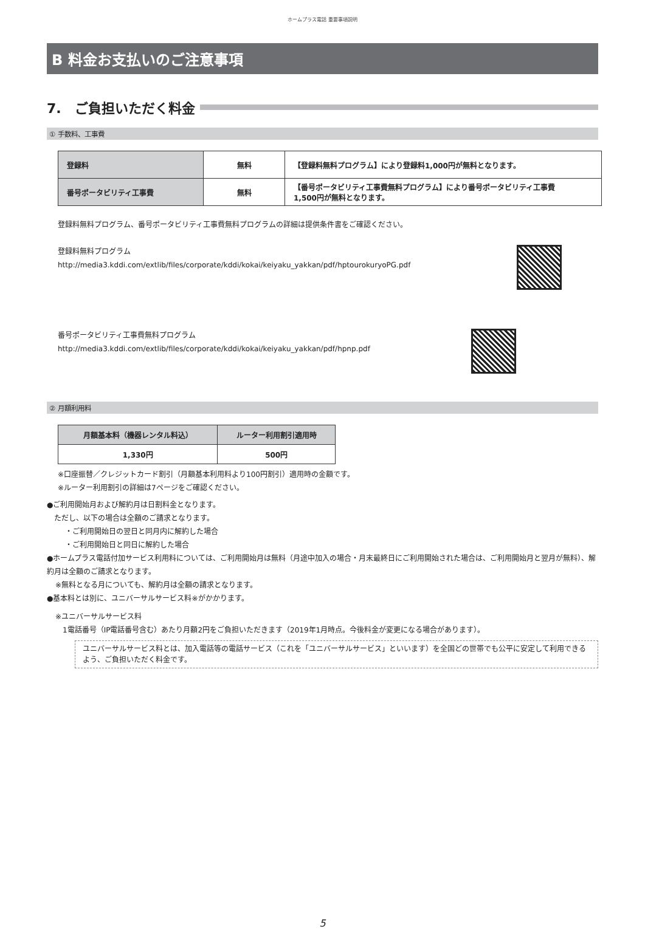ホームプラス電話 重要事項説明
B 料金お支払いのご注意事項
7.　ご負担いただく料金
① 手数料、工事費
| 登録料 | 無料 | 【登録料無料プログラム】により登録料1,000円が無料となります。 |
| 番号ポータビリティ工事費 | 無料 | 【番号ポータビリティ工事費無料プログラム】により番号ポータビリティ工事費 1,500円が無料となります。 |
登録料無料プログラム、番号ポータビリティ工事費無料プログラムの詳細は提供条件書をご確認ください。
登録料無料プログラム
http://media3.kddi.com/extlib/files/corporate/kddi/kokai/keiyaku_yakkan/pdf/hptourokuryoPG.pdf
番号ポータビリティ工事費無料プログラム
http://media3.kddi.com/extlib/files/corporate/kddi/kokai/keiyaku_yakkan/pdf/hpnp.pdf
② 月額利用料
| 月額基本料（機器レンタル料込） | ルーター利用割引適用時 |
| --- | --- |
| 1,330円 | 500円 |
※口座振替／クレジットカード割引（月額基本利用料より100円割引）適用時の金額です。
※ルーター利用割引の詳細は7ページをご確認ください。
●ご利用開始月および解約月は日割料金となります。
ただし、以下の場合は全額のご請求となります。
・ご利用開始日の翌日と同月内に解約した場合
・ご利用開始日と同日に解約した場合
●ホームプラス電話付加サービス利用料については、ご利用開始月は無料（月途中加入の場合・月末最終日にご利用開始された場合は、ご利用開始月と翌月が無料）、解約月は全額のご請求となります。
※無料となる月についても、解約月は全額の請求となります。
●基本料とは別に、ユニバーサルサービス料※がかかります。
※ユニバーサルサービス料
1電話番号（IP電話番号含む）あたり月額2円をご負担いただきます（2019年1月時点。今後料金が変更になる場合があります）。
ユニバーサルサービス料とは、加入電話等の電話サービス（これを「ユニバーサルサービス」といいます）を全国どの世帯でも公平に安定して利用できるよう、ご負担いただく料金です。
5